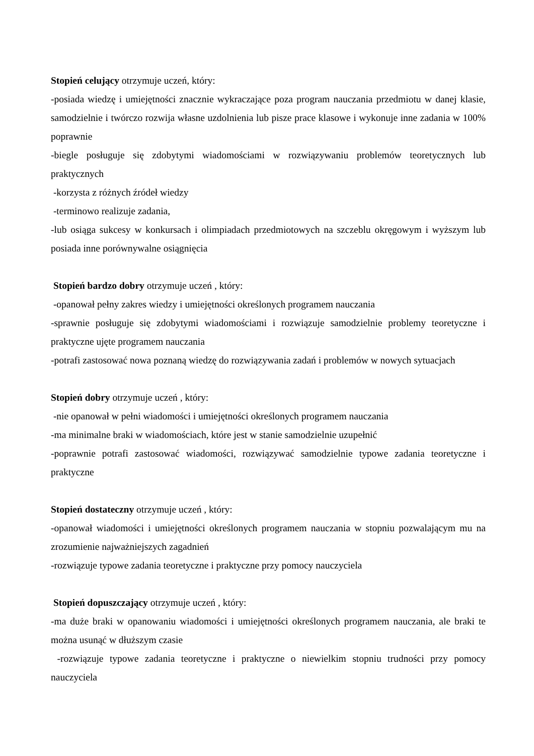Stopień celujący otrzymuje uczeń, który:
-posiada wiedzę i umiejętności znacznie wykraczające poza program nauczania przedmiotu w danej klasie, samodzielnie i twórczo rozwija własne uzdolnienia lub pisze prace klasowe i wykonuje inne zadania w 100% poprawnie
-biegle posługuje się zdobytymi wiadomościami w rozwiązywaniu problemów teoretycznych lub praktycznych
-korzysta z różnych źródeł wiedzy
-terminowo realizuje zadania,
-lub osiąga sukcesy w konkursach i olimpiadach przedmiotowych na szczeblu okręgowym i wyższym lub posiada inne porównywalne osiągnięcia
Stopień bardzo dobry otrzymuje uczeń , który:
-opanował pełny zakres wiedzy i umiejętności określonych programem nauczania
-sprawnie posługuje się zdobytymi wiadomościami i rozwiązuje samodzielnie problemy teoretyczne i praktyczne ujęte programem nauczania
-potrafi zastosować nowa poznaną wiedzę do rozwiązywania zadań i problemów w nowych sytuacjach
Stopień dobry otrzymuje uczeń , który:
-nie opanował w pełni wiadomości i umiejętności określonych programem nauczania
-ma minimalne braki w wiadomościach, które jest w stanie samodzielnie uzupełnić
-poprawnie potrafi zastosować wiadomości, rozwiązywać samodzielnie typowe zadania teoretyczne i praktyczne
Stopień dostateczny otrzymuje uczeń , który:
-opanował wiadomości i umiejętności określonych programem nauczania w stopniu pozwalającym mu na zrozumienie najważniejszych zagadnień
-rozwiązuje typowe zadania teoretyczne i praktyczne przy pomocy nauczyciela
Stopień dopuszczający otrzymuje uczeń , który:
-ma duże braki w opanowaniu wiadomości i umiejętności określonych programem nauczania, ale braki te można usunąć w dłuższym czasie
-rozwiązuje typowe zadania teoretyczne i praktyczne o niewielkim stopniu trudności przy pomocy nauczyciela